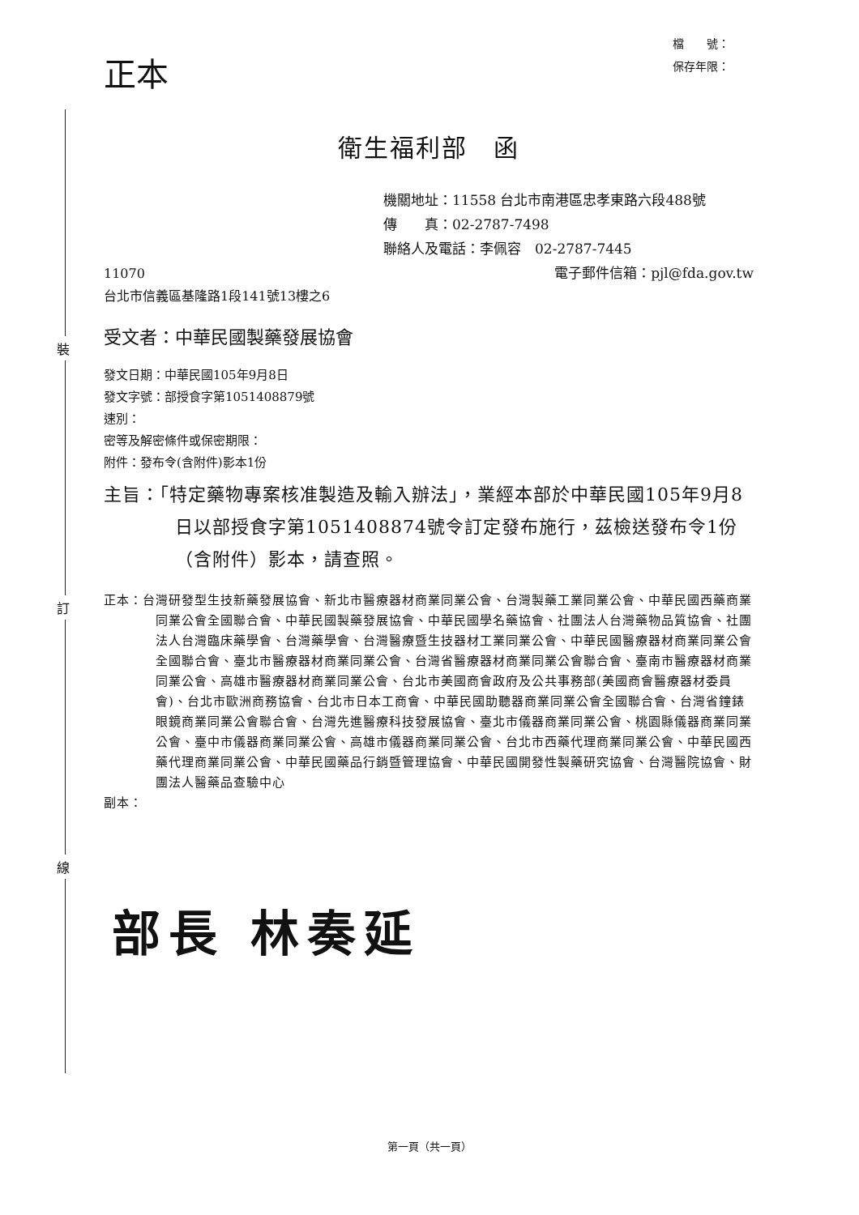裝
訂
線
正本
檔　　號：
保存年限：
衛生福利部　函
機關地址：11558 台北市南港區忠孝東路六段488號
傳　　真：02-2787-7498
聯絡人及電話：李佩容　02-2787-7445
11070
台北市信義區基隆路1段141號13樓之6
電子郵件信箱：pjl@fda.gov.tw
受文者：中華民國製藥發展協會
發文日期：中華民國105年9月8日
發文字號：部授食字第1051408879號
速別：
密等及解密條件或保密期限：
附件：發布令(含附件)影本1份
主旨：「特定藥物專案核准製造及輸入辦法」，業經本部於中華民國105年9月8日以部授食字第1051408874號令訂定發布施行，茲檢送發布令1份（含附件）影本，請查照。
正本：台灣研發型生技新藥發展協會、新北市醫療器材商業同業公會、台灣製藥工業同業公會、中華民國西藥商業同業公會全國聯合會、中華民國製藥發展協會、中華民國學名藥協會、社團法人台灣藥物品質協會、社團法人台灣臨床藥學會、台灣藥學會、台灣醫療暨生技器材工業同業公會、中華民國醫療器材商業同業公會全國聯合會、臺北市醫療器材商業同業公會、台灣省醫療器材商業同業公會聯合會、臺南市醫療器材商業同業公會、高雄市醫療器材商業同業公會、台北市美國商會政府及公共事務部(美國商會醫療器材委員會)、台北市歐洲商務協會、台北市日本工商會、中華民國助聽器商業同業公會全國聯合會、台灣省鐘錶眼鏡商業同業公會聯合會、台灣先進醫療科技發展協會、臺北市儀器商業同業公會、桃園縣儀器商業同業公會、臺中市儀器商業同業公會、高雄市儀器商業同業公會、台北市西藥代理商業同業公會、中華民國西藥代理商業同業公會、中華民國藥品行銷暨管理協會、中華民國開發性製藥研究協會、台灣醫院協會、財團法人醫藥品查驗中心
副本：
部長 林奏延
第一頁（共一頁）